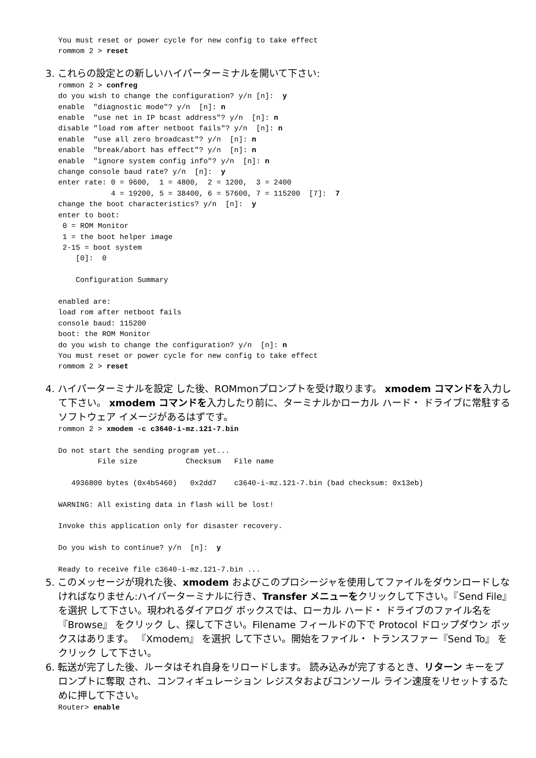You must reset or power cycle for new config to take effect
rommom 2 > reset
3. これらの設定との新しいハイパーターミナルを開いて下さい:
rommon 2 > confreg
do you wish to change the configuration? y/n [n]:  y
enable  "diagnostic mode"? y/n  [n]: n
enable  "use net in IP bcast address"? y/n  [n]: n
disable "load rom after netboot fails"? y/n  [n]: n
enable  "use all zero broadcast"? y/n  [n]: n
enable  "break/abort has effect"? y/n  [n]: n
enable  "ignore system config info"? y/n  [n]: n
change console baud rate? y/n  [n]:  y
enter rate: 0 = 9600,  1 = 4800,  2 = 1200,  3 = 2400
            4 = 19200, 5 = 38400, 6 = 57600, 7 = 115200  [7]:  7
change the boot characteristics? y/n  [n]:  y
enter to boot:
 0 = ROM Monitor
 1 = the boot helper image
 2-15 = boot system
    [0]:  0

    Configuration Summary

enabled are:
load rom after netboot fails
console baud: 115200
boot: the ROM Monitor
do you wish to change the configuration? y/n  [n]: n
You must reset or power cycle for new config to take effect
rommom 2 > reset
4. ハイパーターミナルを設定 した後、ROMmonプロンプトを受け取ります。 xmodem コマンドを入力して下さい。 xmodem コマンドを入力したり前に、ターミナルかローカル ハード・ ドライブに常駐するソフトウェア イメージがあるはずです。
rommon 2 > xmodem -c c3640-i-mz.121-7.bin

Do not start the sending program yet...
         File size           Checksum   File name

   4936800 bytes (0x4b5460)   0x2dd7    c3640-i-mz.121-7.bin (bad checksum: 0x13eb)

WARNING: All existing data in flash will be lost!

Invoke this application only for disaster recovery.

Do you wish to continue? y/n  [n]:  y

Ready to receive file c3640-i-mz.121-7.bin ...
5. このメッセージが現れた後、xmodem およびこのプロシージャを使用してファイルをダウンロードしなければなりません:ハイパーターミナルに行き、Transfer メニューをクリックして下さい。『Send File』 を選択 して下さい。現われるダイアログ ボックスでは、ローカル ハード・ ドライブのファイル名を『Browse』 をクリック し、探して下さい。Filename フィールドの下で Protocol ドロップダウン ボックスはあります。 『Xmodem』 を選択 して下さい。開始をファイル・ トランスファー『Send To』 をクリック して下さい。
6. 転送が完了した後、ルータはそれ自身をリロードします。 読み込みが完了するとき、リターン キーをプロンプトに奪取 され、コンフィギュレーション レジスタおよびコンソール ライン速度をリセットするために押して下さい。
Router> enable